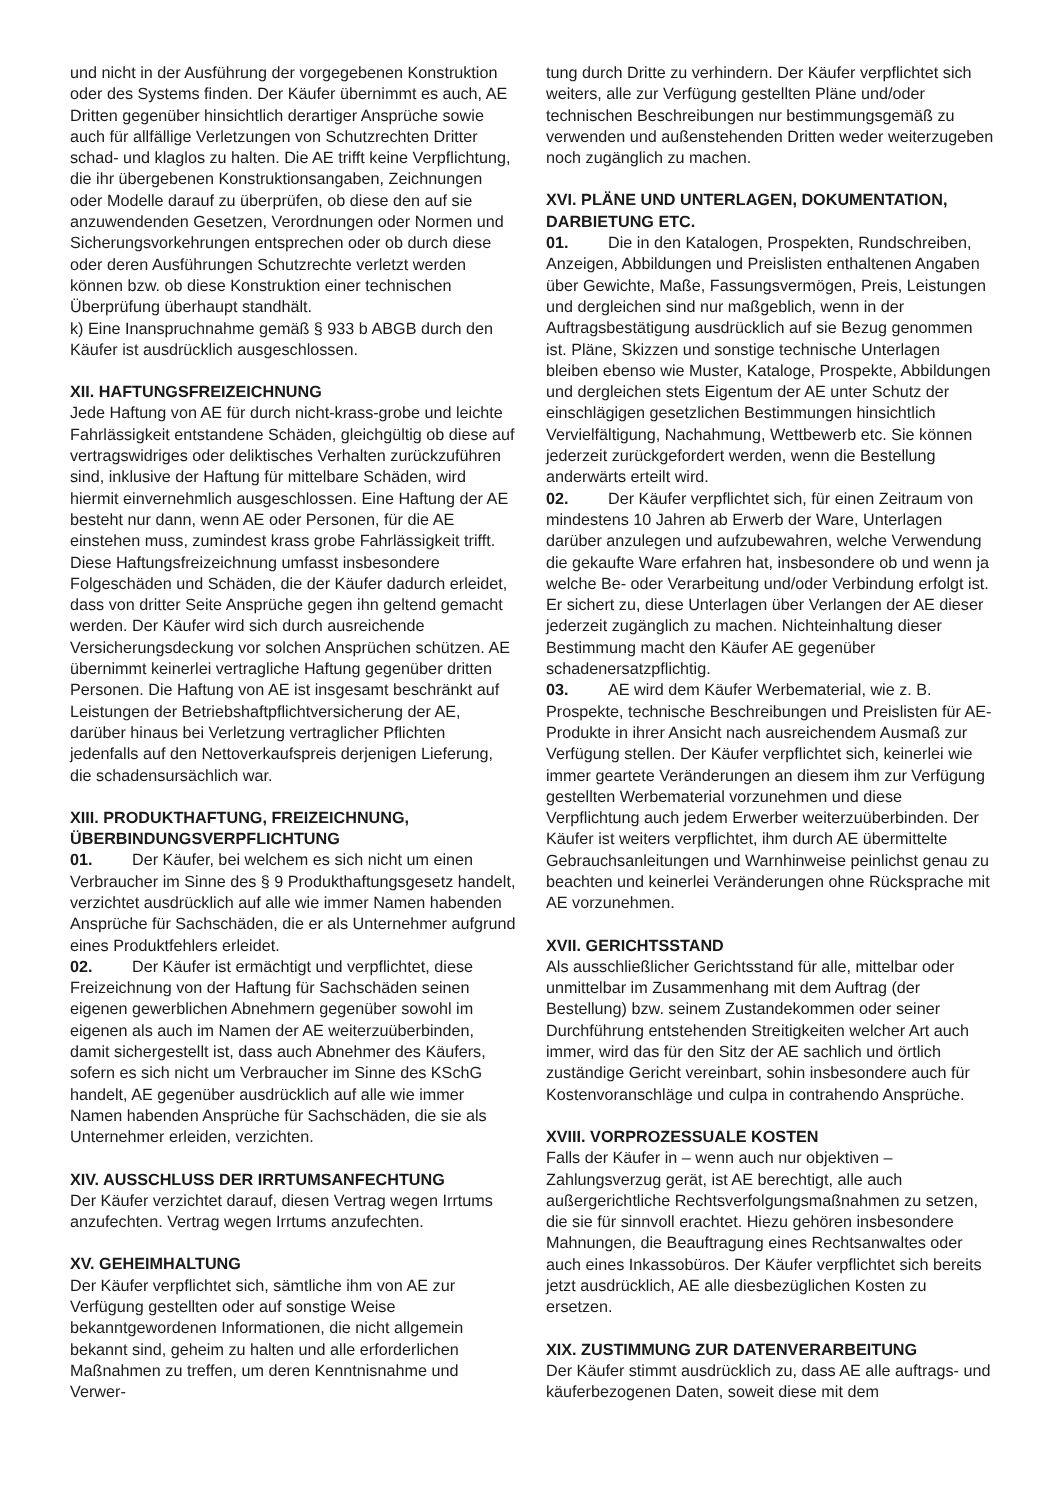und nicht in der Ausführung der vorgegebenen Konstruktion oder des Systems finden. Der Käufer übernimmt es auch, AE Dritten gegenüber hinsichtlich derartiger Ansprüche sowie auch für allfällige Verletzungen von Schutzrechten Dritter schad- und klaglos zu halten. Die AE trifft keine Verpflichtung, die ihr übergebenen Konstruktionsangaben, Zeichnungen oder Modelle darauf zu überprüfen, ob diese den auf sie anzuwendenden Gesetzen, Verordnungen oder Normen und Sicherungsvorkehrungen entsprechen oder ob durch diese oder deren Ausführungen Schutzrechte verletzt werden können bzw. ob diese Konstruktion einer technischen Überprüfung überhaupt standhält.
k) Eine Inanspruchnahme gemäß § 933 b ABGB durch den Käufer ist ausdrücklich ausgeschlossen.
XII. HAFTUNGSFREIZEICHNUNG
Jede Haftung von AE für durch nicht-krass-grobe und leichte Fahrlässigkeit entstandene Schäden, gleichgültig ob diese auf vertragswidriges oder deliktisches Verhalten zurückzuführen sind, inklusive der Haftung für mittelbare Schäden, wird hiermit einvernehmlich ausgeschlossen. Eine Haftung der AE besteht nur dann, wenn AE oder Personen, für die AE einstehen muss, zumindest krass grobe Fahrlässigkeit trifft. Diese Haftungsfreizeichnung umfasst insbesondere Folgeschäden und Schäden, die der Käufer dadurch erleidet, dass von dritter Seite Ansprüche gegen ihn geltend gemacht werden. Der Käufer wird sich durch ausreichende Versicherungsdeckung vor solchen Ansprüchen schützen. AE übernimmt keinerlei vertragliche Haftung gegenüber dritten Personen. Die Haftung von AE ist insgesamt beschränkt auf Leistungen der Betriebshaftpflichtversicherung der AE, darüber hinaus bei Verletzung vertraglicher Pflichten jedenfalls auf den Nettoverkaufspreis derjenigen Lieferung, die schadensursächlich war.
XIII. PRODUKTHAFTUNG, FREIZEICHNUNG, ÜBERBINDUNGSVERPFLICHTUNG
01. Der Käufer, bei welchem es sich nicht um einen Verbraucher im Sinne des § 9 Produkthaftungsgesetz handelt, verzichtet ausdrücklich auf alle wie immer Namen habenden Ansprüche für Sachschäden, die er als Unternehmer aufgrund eines Produktfehlers erleidet.
02. Der Käufer ist ermächtigt und verpflichtet, diese Freizeichnung von der Haftung für Sachschäden seinen eigenen gewerblichen Abnehmern gegenüber sowohl im eigenen als auch im Namen der AE weiterzuüberbinden, damit sichergestellt ist, dass auch Abnehmer des Käufers, sofern es sich nicht um Verbraucher im Sinne des KSchG handelt, AE gegenüber ausdrücklich auf alle wie immer Namen habenden Ansprüche für Sachschäden, die sie als Unternehmer erleiden, verzichten.
XIV. AUSSCHLUSS DER IRRTUMSANFECHTUNG
Der Käufer verzichtet darauf, diesen Vertrag wegen Irrtums anzufechten. Vertrag wegen Irrtums anzufechten.
XV. GEHEIMHALTUNG
Der Käufer verpflichtet sich, sämtliche ihm von AE zur Verfügung gestellten oder auf sonstige Weise bekanntgewordenen Informationen, die nicht allgemein bekannt sind, geheim zu halten und alle erforderlichen Maßnahmen zu treffen, um deren Kenntnisnahme und Verwer-
tung durch Dritte zu verhindern. Der Käufer verpflichtet sich weiters, alle zur Verfügung gestellten Pläne und/oder technischen Beschreibungen nur bestimmungsgemäß zu verwenden und außenstehenden Dritten weder weiterzugeben noch zugänglich zu machen.
XVI. PLÄNE UND UNTERLAGEN, DOKUMENTATION, DARBIETUNG ETC.
01. Die in den Katalogen, Prospekten, Rundschreiben, Anzeigen, Abbildungen und Preislisten enthaltenen Angaben über Gewichte, Maße, Fassungsvermögen, Preis, Leistungen und dergleichen sind nur maßgeblich, wenn in der Auftragsbestätigung ausdrücklich auf sie Bezug genommen ist. Pläne, Skizzen und sonstige technische Unterlagen bleiben ebenso wie Muster, Kataloge, Prospekte, Abbildungen und dergleichen stets Eigentum der AE unter Schutz der einschlägigen gesetzlichen Bestimmungen hinsichtlich Vervielfältigung, Nachahmung, Wettbewerb etc. Sie können jederzeit zurückgefordert werden, wenn die Bestellung anderwärts erteilt wird.
02. Der Käufer verpflichtet sich, für einen Zeitraum von mindestens 10 Jahren ab Erwerb der Ware, Unterlagen darüber anzulegen und aufzubewahren, welche Verwendung die gekaufte Ware erfahren hat, insbesondere ob und wenn ja welche Be- oder Verarbeitung und/oder Verbindung erfolgt ist. Er sichert zu, diese Unterlagen über Verlangen der AE dieser jederzeit zugänglich zu machen. Nichteinhaltung dieser Bestimmung macht den Käufer AE gegenüber schadenersatzpflichtig.
03. AE wird dem Käufer Werbematerial, wie z. B. Prospekte, technische Beschreibungen und Preislisten für AE-Produkte in ihrer Ansicht nach ausreichendem Ausmaß zur Verfügung stellen. Der Käufer verpflichtet sich, keinerlei wie immer geartete Veränderungen an diesem ihm zur Verfügung gestellten Werbematerial vorzunehmen und diese Verpflichtung auch jedem Erwerber weiterzuüberbinden. Der Käufer ist weiters verpflichtet, ihm durch AE übermittelte Gebrauchsanleitungen und Warnhinweise peinlichst genau zu beachten und keinerlei Veränderungen ohne Rücksprache mit AE vorzunehmen.
XVII. GERICHTSSTAND
Als ausschließlicher Gerichtsstand für alle, mittelbar oder unmittelbar im Zusammenhang mit dem Auftrag (der Bestellung) bzw. seinem Zustandekommen oder seiner Durchführung entstehenden Streitigkeiten welcher Art auch immer, wird das für den Sitz der AE sachlich und örtlich zuständige Gericht vereinbart, sohin insbesondere auch für Kostenvoranschläge und culpa in contrahendo Ansprüche.
XVIII. VORPROZESSUALE KOSTEN
Falls der Käufer in – wenn auch nur objektiven – Zahlungsverzug gerät, ist AE berechtigt, alle auch außergerichtliche Rechtsverfolgungsmaßnahmen zu setzen, die sie für sinnvoll erachtet. Hiezu gehören insbesondere Mahnungen, die Beauftragung eines Rechtsanwaltes oder auch eines Inkassobüros. Der Käufer verpflichtet sich bereits jetzt ausdrücklich, AE alle diesbezüglichen Kosten zu ersetzen.
XIX. ZUSTIMMUNG ZUR DATENVERARBEITUNG
Der Käufer stimmt ausdrücklich zu, dass AE alle auftrags- und käuferbezogenen Daten, soweit diese mit dem